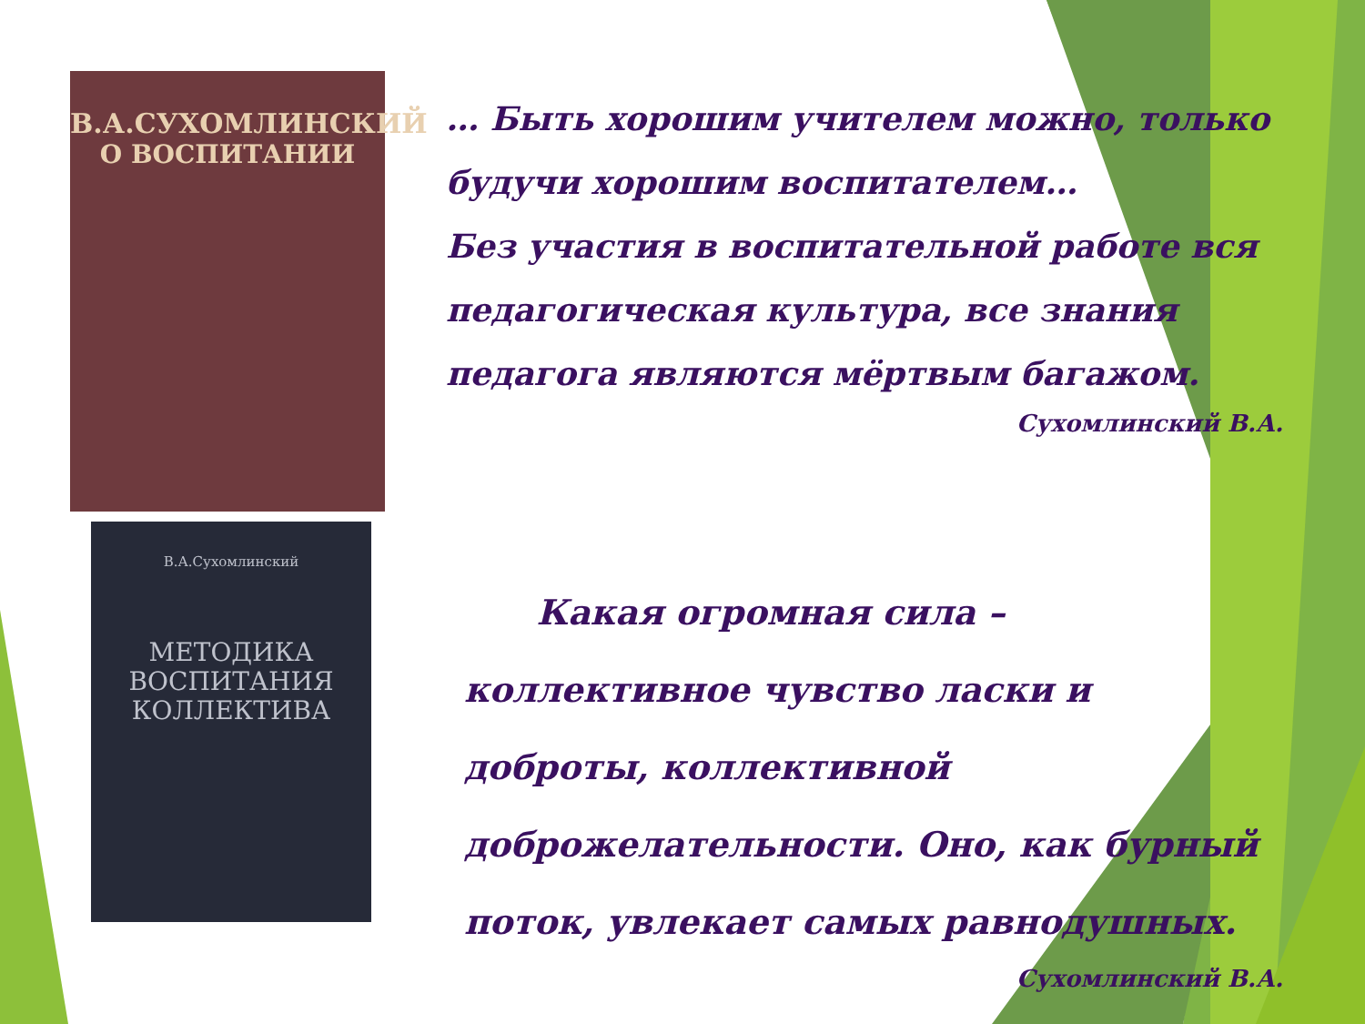В.А.СУХОМЛИНСКИЙ
О ВОСПИТАНИИ
В.А.Сухомлинский
МЕТОДИКА
ВОСПИТАНИЯ
КОЛЛЕКТИВА
… Быть хорошим учителем можно, только будучи хорошим воспитателем…
Без участия в воспитательной работе вся педагогическая культура, все знания педагога являются мёртвым багажом.
Сухомлинский В.А.
Какая огромная сила – коллективное чувство ласки и доброты, коллективной доброжелательности. Оно, как бурный поток, увлекает самых равнодушных.
Сухомлинский В.А.